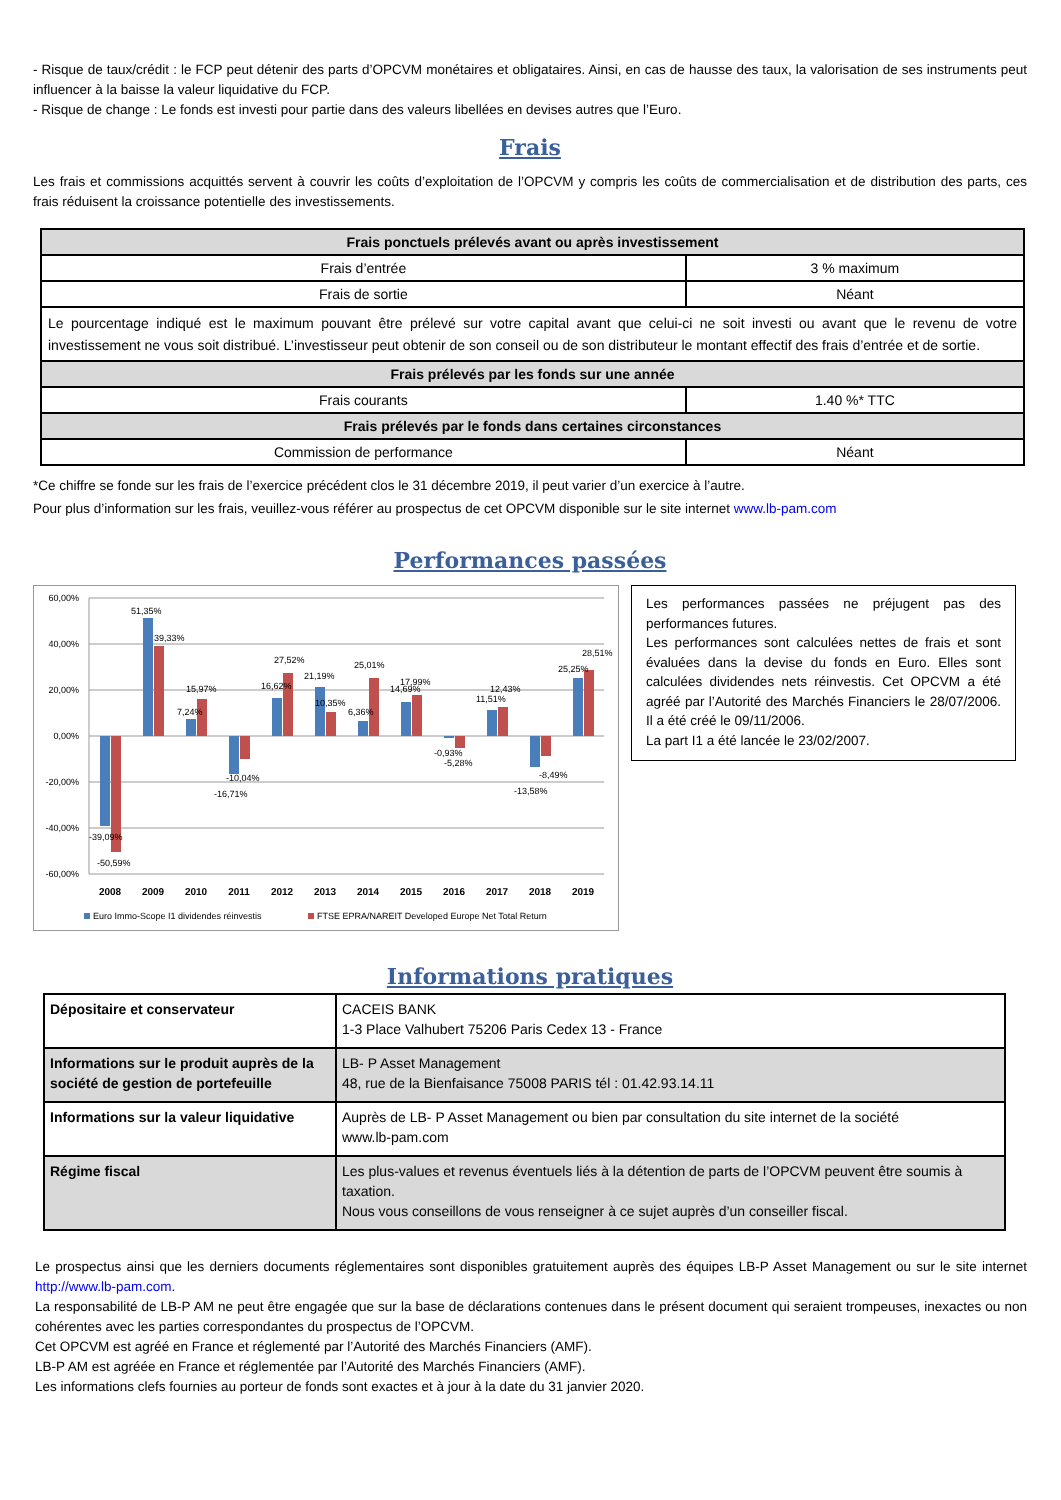- Risque de taux/crédit : le FCP peut détenir des parts d’OPCVM monétaires et obligataires. Ainsi, en cas de hausse des taux, la valorisation de ses instruments peut influencer à la baisse la valeur liquidative du FCP.
- Risque de change : Le fonds est investi pour partie dans des valeurs libellées en devises autres que l’Euro.
Frais
Les frais et commissions acquittés servent à couvrir les coûts d’exploitation de l’OPCVM y compris les coûts de commercialisation et de distribution des parts, ces frais réduisent la croissance potentielle des investissements.
| Frais ponctuels prélevés avant ou après investissement | |
| Frais d’entrée | 3 % maximum |
| Frais de sortie | Néant |
| Le pourcentage indiqué est le maximum pouvant être prélevé sur votre capital avant que celui-ci ne soit investi ou avant que le revenu de votre investissement ne vous soit distribué. L’investisseur peut obtenir de son conseil ou de son distributeur le montant effectif des frais d’entrée et de sortie. | |
| Frais prélevés par les fonds sur une année | |
| Frais courants | 1.40 %* TTC |
| Frais prélevés par le fonds dans certaines circonstances | |
| Commission de performance | Néant |
*Ce chiffre se fonde sur les frais de l’exercice précédent clos le 31 décembre 2019, il peut varier d’un exercice à l’autre.
Pour plus d’information sur les frais, veuillez-vous référer au prospectus de cet OPCVM disponible sur le site internet www.lb-pam.com
Performances passées
60,00%
40,00%
20,00%
0,00%
-20,00%
-40,00%
-60,00%
-39,09%
-50,59%
51,35%
39,33%
7,24%
15,97%
-10,04%
-16,71%
16,62%
27,52%
21,19%
10,35%
25,01%
6,36%
14,69%
17,99%
-0,93%
-5,28%
11,51%
12,43%
-13,58%
-8,49%
25,25%
28,51%
2008
2009
2010
2011
2012
2013
2014
2015
2016
2017
2018
2019
Euro Immo-Scope I1 dividendes réinvestis
FTSE EPRA/NAREIT Developed Europe Net Total Return
Les performances passées ne préjugent pas des performances futures.
Les performances sont calculées nettes de frais et sont évaluées dans la devise du fonds en Euro. Elles sont calculées dividendes nets réinvestis. Cet OPCVM a été agréé par l’Autorité des Marchés Financiers le 28/07/2006. Il a été créé le 09/11/2006.
La part I1 a été lancée le 23/02/2007.
Informations pratiques
| Dépositaire et conservateur | CACEIS BANK 1-3 Place Valhubert 75206 Paris Cedex 13 - France |
| Informations sur le produit auprès de la société de gestion de portefeuille | LB- P Asset Management 48, rue de la Bienfaisance 75008 PARIS tél : 01.42.93.14.11 |
| Informations sur la valeur liquidative | Auprès de LB- P Asset Management ou bien par consultation du site internet de la société www.lb-pam.com |
| Régime fiscal | Les plus-values et revenus éventuels liés à la détention de parts de l’OPCVM peuvent être soumis à taxation. Nous vous conseillons de vous renseigner à ce sujet auprès d’un conseiller fiscal. |
Le prospectus ainsi que les derniers documents réglementaires sont disponibles gratuitement auprès des équipes LB-P Asset Management ou sur le site internet http://www.lb-pam.com.
La responsabilité de LB-P AM ne peut être engagée que sur la base de déclarations contenues dans le présent document qui seraient trompeuses, inexactes ou non cohérentes avec les parties correspondantes du prospectus de l’OPCVM.
Cet OPCVM est agréé en France et réglementé par l’Autorité des Marchés Financiers (AMF).
LB-P AM est agréée en France et réglementée par l’Autorité des Marchés Financiers (AMF).
Les informations clefs fournies au porteur de fonds sont exactes et à jour à la date du 31 janvier 2020.